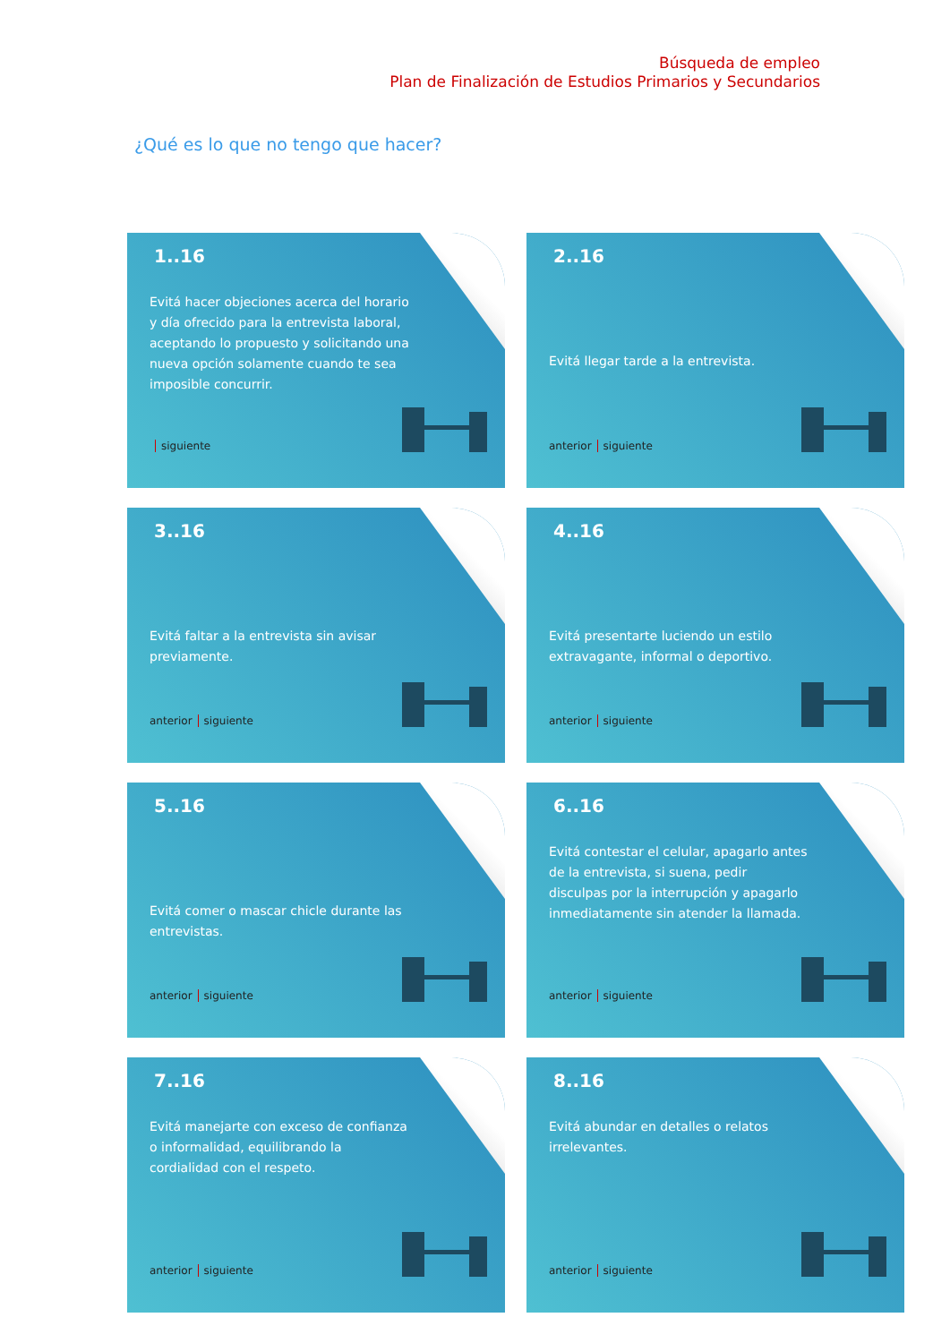Búsqueda de empleo
Plan de Finalización de Estudios Primarios y Secundarios
¿Qué es lo que no tengo que hacer?
1..16
Evitá hacer objeciones acerca del horario y día ofrecido para la entrevista laboral, aceptando lo propuesto y solicitando una nueva opción solamente cuando te sea imposible concurrir.
siguiente
2..16
Evitá llegar tarde a la entrevista.
anterior siguiente
3..16
Evitá faltar a la entrevista sin avisar previamente.
anterior siguiente
4..16
Evitá presentarte luciendo un estilo extravagante, informal o deportivo.
anterior siguiente
5..16
Evitá comer o mascar chicle durante las entrevistas.
anterior siguiente
6..16
Evitá contestar el celular, apagarlo antes de la entrevista, si suena, pedir disculpas por la interrupción y apagarlo inmediatamente sin atender la llamada.
anterior siguiente
7..16
Evitá manejarte con exceso de confianza o informalidad, equilibrando la cordialidad con el respeto.
anterior siguiente
8..16
Evitá abundar en detalles o relatos irrelevantes.
anterior siguiente